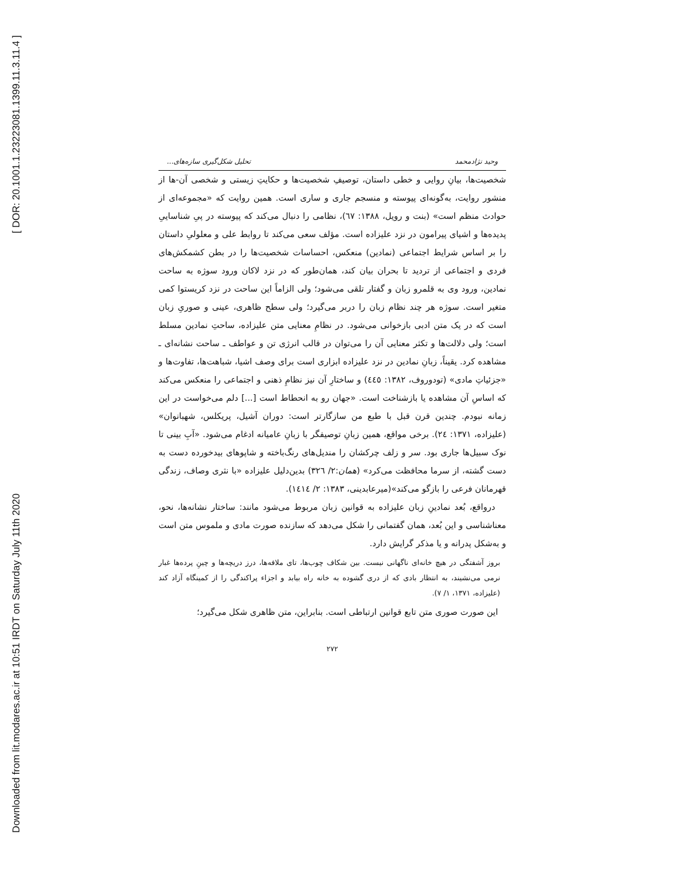[ DOR: 20.1001.1.23223081.1399.11.3.11.4 ]
Downloaded from lit.modares.ac.ir at 10:51 IRDT on Saturday July 11th 2020
وحید نژادمحمد تحلیل شکل‌گیری سازه‌های...
شخصیت‌ها، بیانِ روایی و خطی داستان، توصیفِ شخصیت‌ها و حکایتِ زیستی و شخصی آن-ها از منشور روایت، به‌گونه‌ای پیوسته و منسجم جاری و ساری است. همین روایت که «مجموعه‌ای از حوادث منظم است» (بنت و رویل، ۱۳۸۸: ٦٧)، نظامی را دنبال می‌کند که پیوسته در پیِ شناساییِ پدیده‌ها و اشیای پیرامون در نزد علیزاده است. مؤلف سعی می‌کند تا روابط علی و معلولیِ داستان را بر اساس شرایط اجتماعی (نمادین) منعکس، احساسات شخصیت‌ها را در بطن کشمکش‌های فردی و اجتماعی از تردید تا بحران بیان کند، همان‌طور که در نزد لاکان ورود سوژه به ساحت نمادین، ورود وی به قلمرو زبان و گفتار تلقی می‌شود؛ ولی الزاماً این ساحت در نزد کریستوا کمی متغیر است. سوژه هر چند نظام زبان را دربر می‌گیرد؛ ولی سطح ظاهری، عینی و صوریِ زبان است که در یک متن ادبی بازخوانی می‌شود. در نظامِ معنایی متن علیزاده، ساحتِ نمادین مسلط است؛ ولی دلالت‌ها و تکثر معنایی آن را می‌توان در قالب انرژی تن و عواطف ـ ساحت نشانه‌ای ـ مشاهده کرد. یقیناً، زبانِ نمادین در نزد علیزاده ابزاری است برای وصف اشیا، شباهت‌ها، تفاوت‌ها و «جزئیاتِ مادی» (تودوروف، ۱۳۸۲: ٤٤٥) و ساختارِ آن نیز نظامِ ذهنی و اجتماعی را منعکس می‌کند که اساسِ آن مشاهده یا بازشناخت است. «جهان رو به انحطاط است [...] دلم می‌خواست در این زمانه نبودم. چندین قرن قبل با طبع من سازگارتر است: دوران آشیل، پریکلس، شهبانوان» (علیزاده، ۱۳۷۱: ٢٤). برخی مواقع، همین زبانِ توصیفگر با زبانِ عامیانه ادغام می‌شود. «آبِ بینی تا نوک سبیل‌ها جاری بود. سر و زلف چرکشان را مندیل‌های رنگ‌باخته و شاپوهای بیدخورده دست به دست گشته، از سرما محافظت می‌کرد» (همان:۲/ ۳۲٦) بدین‌دلیل علیزاده «با نثری وصاف، زندگی قهرمانان فرعی را بازگو می‌کند»(میرعابدینی، ۱۳۸۳: ۲/ ۱٤۱٤).
درواقع، بُعد نمادینِ زبان علیزاده به قوانین زبان مربوط می‌شود مانند: ساختار نشانه‌ها، نحو، معناشناسی و این بُعد، همان گفتمانی را شکل می‌دهد که سازنده صورت مادی و ملموس متن است و به‌شکل پدرانه و یا مذکر گرایش دارد.
بروز آشفتگی در هیچ خانه‌ای ناگهانی نیست. بین شکاف چوب‌ها، تای ملافه‌ها، درز دریچه‌ها و چینِ پرده‌ها غبار نرمی می‌نشیند، به انتظار بادی که از دری گشوده به خانه راه بیابد و اجزاء پراکندگی را از کمینگاه آزاد کند (علیزاده، ۱۳۷۱، ۱/ ۷).
این صورت صوری متن تابع قوانین ارتباطی است. بنابراین، متن ظاهری شکل می‌گیرد؛
۲۷۲